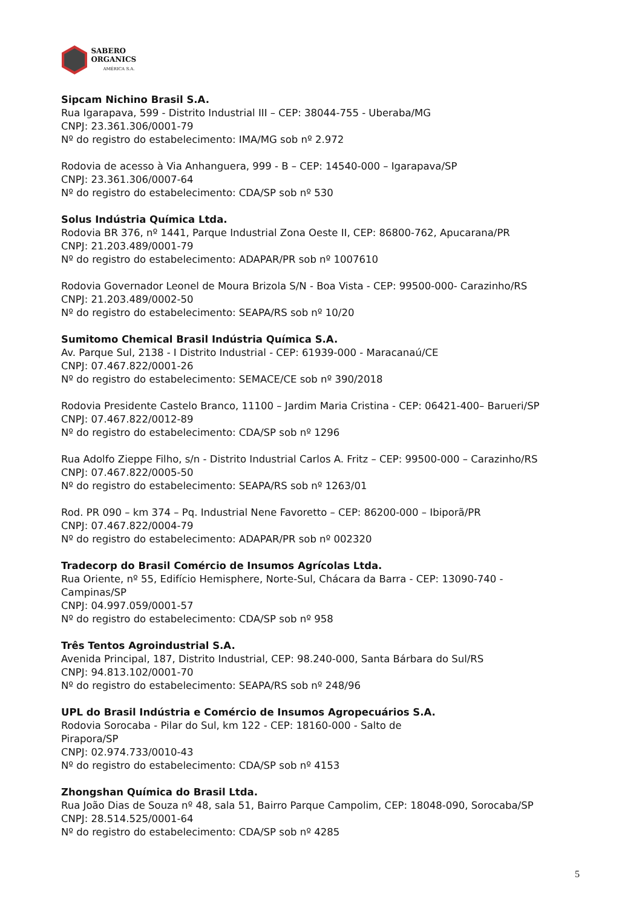SABERO ORGANICS
AMÉRICA S.A.
Sipcam Nichino Brasil S.A.
Rua Igarapava, 599 - Distrito Industrial III – CEP: 38044-755 - Uberaba/MG
CNPJ: 23.361.306/0001-79
Nº do registro do estabelecimento: IMA/MG sob nº 2.972
Rodovia de acesso à Via Anhanguera, 999 - B – CEP: 14540-000 – Igarapava/SP
CNPJ: 23.361.306/0007-64
Nº do registro do estabelecimento: CDA/SP sob nº 530
Solus Indústria Química Ltda.
Rodovia BR 376, nº 1441, Parque Industrial Zona Oeste II, CEP: 86800-762, Apucarana/PR
CNPJ: 21.203.489/0001-79
Nº do registro do estabelecimento: ADAPAR/PR sob nº 1007610
Rodovia Governador Leonel de Moura Brizola S/N - Boa Vista - CEP: 99500-000- Carazinho/RS
CNPJ: 21.203.489/0002-50
Nº do registro do estabelecimento: SEAPA/RS sob nº 10/20
Sumitomo Chemical Brasil Indústria Química S.A.
Av. Parque Sul, 2138 - I Distrito Industrial - CEP: 61939-000 - Maracanaú/CE
CNPJ: 07.467.822/0001-26
Nº do registro do estabelecimento: SEMACE/CE sob nº 390/2018
Rodovia Presidente Castelo Branco, 11100 – Jardim Maria Cristina - CEP: 06421-400– Barueri/SP
CNPJ: 07.467.822/0012-89
Nº do registro do estabelecimento: CDA/SP sob nº 1296
Rua Adolfo Zieppe Filho, s/n - Distrito Industrial Carlos A. Fritz – CEP: 99500-000 – Carazinho/RS
CNPJ: 07.467.822/0005-50
Nº do registro do estabelecimento: SEAPA/RS sob nº 1263/01
Rod. PR 090 – km 374 – Pq. Industrial Nene Favoretto – CEP: 86200-000 – Ibiporã/PR
CNPJ: 07.467.822/0004-79
Nº do registro do estabelecimento: ADAPAR/PR sob nº 002320
Tradecorp do Brasil Comércio de Insumos Agrícolas Ltda.
Rua Oriente, nº 55, Edifício Hemisphere, Norte-Sul, Chácara da Barra - CEP: 13090-740 -
Campinas/SP
CNPJ: 04.997.059/0001-57
Nº do registro do estabelecimento: CDA/SP sob nº 958
Três Tentos Agroindustrial S.A.
Avenida Principal, 187, Distrito Industrial, CEP: 98.240-000, Santa Bárbara do Sul/RS
CNPJ: 94.813.102/0001-70
Nº do registro do estabelecimento: SEAPA/RS sob nº 248/96
UPL do Brasil Indústria e Comércio de Insumos Agropecuários S.A.
Rodovia Sorocaba - Pilar do Sul, km 122 - CEP: 18160-000 - Salto de
Pirapora/SP
CNPJ: 02.974.733/0010-43
Nº do registro do estabelecimento: CDA/SP sob nº 4153
Zhongshan Química do Brasil Ltda.
Rua João Dias de Souza nº 48, sala 51, Bairro Parque Campolim, CEP: 18048-090, Sorocaba/SP
CNPJ: 28.514.525/0001-64
Nº do registro do estabelecimento: CDA/SP sob nº 4285
5